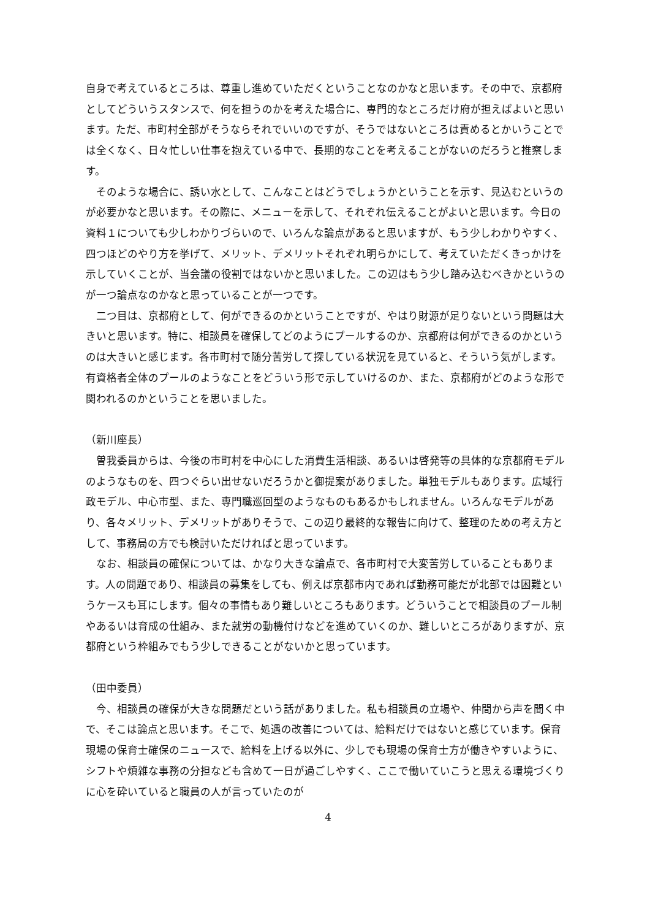自身で考えているところは、尊重し進めていただくということなのかなと思います。その中で、京都府としてどういうスタンスで、何を担うのかを考えた場合に、専門的なところだけ府が担えばよいと思います。ただ、市町村全部がそうならそれでいいのですが、そうではないところは責めるとかいうことでは全くなく、日々忙しい仕事を抱えている中で、長期的なことを考えることがないのだろうと推察します。
そのような場合に、誘い水として、こんなことはどうでしょうかということを示す、見込むというのが必要かなと思います。その際に、メニューを示して、それぞれ伝えることがよいと思います。今日の資料１についても少しわかりづらいので、いろんな論点があると思いますが、もう少しわかりやすく、四つほどのやり方を挙げて、メリット、デメリットそれぞれ明らかにして、考えていただくきっかけを示していくことが、当会議の役割ではないかと思いました。この辺はもう少し踏み込むべきかというのが一つ論点なのかなと思っていることが一つです。
二つ目は、京都府として、何ができるのかということですが、やはり財源が足りないという問題は大きいと思います。特に、相談員を確保してどのようにプールするのか、京都府は何ができるのかというのは大きいと感じます。各市町村で随分苦労して探している状況を見ていると、そういう気がします。有資格者全体のプールのようなことをどういう形で示していけるのか、また、京都府がどのような形で関われるのかということを思いました。
（新川座長）
曽我委員からは、今後の市町村を中心にした消費生活相談、あるいは啓発等の具体的な京都府モデルのようなものを、四つぐらい出せないだろうかと御提案がありました。単独モデルもあります。広域行政モデル、中心市型、また、専門職巡回型のようなものもあるかもしれません。いろんなモデルがあり、各々メリット、デメリットがありそうで、この辺り最終的な報告に向けて、整理のための考え方として、事務局の方でも検討いただければと思っています。
なお、相談員の確保については、かなり大きな論点で、各市町村で大変苦労していることもあります。人の問題であり、相談員の募集をしても、例えば京都市内であれば勤務可能だが北部では困難というケースも耳にします。個々の事情もあり難しいところもあります。どういうことで相談員のプール制やあるいは育成の仕組み、また就労の動機付けなどを進めていくのか、難しいところがありますが、京都府という枠組みでもう少しできることがないかと思っています。
（田中委員）
今、相談員の確保が大きな問題だという話がありました。私も相談員の立場や、仲間から声を聞く中で、そこは論点と思います。そこで、処遇の改善については、給料だけではないと感じています。保育現場の保育士確保のニュースで、給料を上げる以外に、少しでも現場の保育士方が働きやすいように、シフトや煩雑な事務の分担なども含めて一日が過ごしやすく、ここで働いていこうと思える環境づくりに心を砕いていると職員の人が言っていたのが
4